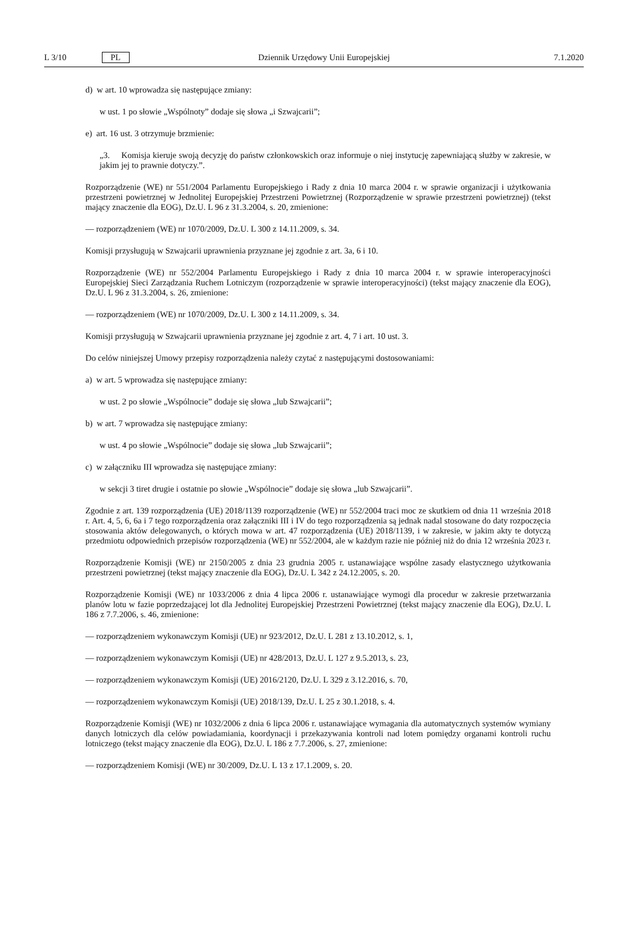L 3/10 PL Dziennik Urzędowy Unii Europejskiej 7.1.2020
d) w art. 10 wprowadza się następujące zmiany:
w ust. 1 po słowie „Wspólnoty” dodaje się słowa „i Szwajcarii”;
e) art. 16 ust. 3 otrzymuje brzmienie:
„3. Komisja kieruje swoją decyzję do państw członkowskich oraz informuje o niej instytucję zapewniającą służby w zakresie, w jakim jej to prawnie dotyczy.”.
Rozporządzenie (WE) nr 551/2004 Parlamentu Europejskiego i Rady z dnia 10 marca 2004 r. w sprawie organizacji i użytkowania przestrzeni powietrznej w Jednolitej Europejskiej Przestrzeni Powietrznej (Rozporządzenie w sprawie przestrzeni powietrznej) (tekst mający znaczenie dla EOG), Dz.U. L 96 z 31.3.2004, s. 20, zmienione:
— rozporządzeniem (WE) nr 1070/2009, Dz.U. L 300 z 14.11.2009, s. 34.
Komisji przysługują w Szwajcarii uprawnienia przyznane jej zgodnie z art. 3a, 6 i 10.
Rozporządzenie (WE) nr 552/2004 Parlamentu Europejskiego i Rady z dnia 10 marca 2004 r. w sprawie interoperacyjności Europejskiej Sieci Zarządzania Ruchem Lotniczym (rozporządzenie w sprawie interoperacyjności) (tekst mający znaczenie dla EOG), Dz.U. L 96 z 31.3.2004, s. 26, zmienione:
— rozporządzeniem (WE) nr 1070/2009, Dz.U. L 300 z 14.11.2009, s. 34.
Komisji przysługują w Szwajcarii uprawnienia przyznane jej zgodnie z art. 4, 7 i art. 10 ust. 3.
Do celów niniejszej Umowy przepisy rozporządzenia należy czytać z następującymi dostosowaniami:
a) w art. 5 wprowadza się następujące zmiany:
w ust. 2 po słowie „Wspólnocie” dodaje się słowa „lub Szwajcarii”;
b) w art. 7 wprowadza się następujące zmiany:
w ust. 4 po słowie „Wspólnocie” dodaje się słowa „lub Szwajcarii”;
c) w załączniku III wprowadza się następujące zmiany:
w sekcji 3 tiret drugie i ostatnie po słowie „Wspólnocie” dodaje się słowa „lub Szwajcarii”.
Zgodnie z art. 139 rozporządzenia (UE) 2018/1139 rozporządzenie (WE) nr 552/2004 traci moc ze skutkiem od dnia 11 września 2018 r. Art. 4, 5, 6, 6a i 7 tego rozporządzenia oraz załączniki III i IV do tego rozporządzenia są jednak nadal stosowane do daty rozpoczęcia stosowania aktów delegowanych, o których mowa w art. 47 rozporządzenia (UE) 2018/1139, i w zakresie, w jakim akty te dotyczą przedmiotu odpowiednich przepisów rozporządzenia (WE) nr 552/2004, ale w każdym razie nie później niż do dnia 12 września 2023 r.
Rozporządzenie Komisji (WE) nr 2150/2005 z dnia 23 grudnia 2005 r. ustanawiające wspólne zasady elastycznego użytkowania przestrzeni powietrznej (tekst mający znaczenie dla EOG), Dz.U. L 342 z 24.12.2005, s. 20.
Rozporządzenie Komisji (WE) nr 1033/2006 z dnia 4 lipca 2006 r. ustanawiające wymogi dla procedur w zakresie przetwarzania planów lotu w fazie poprzedzającej lot dla Jednolitej Europejskiej Przestrzeni Powietrznej (tekst mający znaczenie dla EOG), Dz.U. L 186 z 7.7.2006, s. 46, zmienione:
— rozporządzeniem wykonawczym Komisji (UE) nr 923/2012, Dz.U. L 281 z 13.10.2012, s. 1,
— rozporządzeniem wykonawczym Komisji (UE) nr 428/2013, Dz.U. L 127 z 9.5.2013, s. 23,
— rozporządzeniem wykonawczym Komisji (UE) 2016/2120, Dz.U. L 329 z 3.12.2016, s. 70,
— rozporządzeniem wykonawczym Komisji (UE) 2018/139, Dz.U. L 25 z 30.1.2018, s. 4.
Rozporządzenie Komisji (WE) nr 1032/2006 z dnia 6 lipca 2006 r. ustanawiające wymagania dla automatycznych systemów wymiany danych lotniczych dla celów powiadamiania, koordynacji i przekazywania kontroli nad lotem pomiędzy organami kontroli ruchu lotniczego (tekst mający znaczenie dla EOG), Dz.U. L 186 z 7.7.2006, s. 27, zmienione:
— rozporządzeniem Komisji (WE) nr 30/2009, Dz.U. L 13 z 17.1.2009, s. 20.